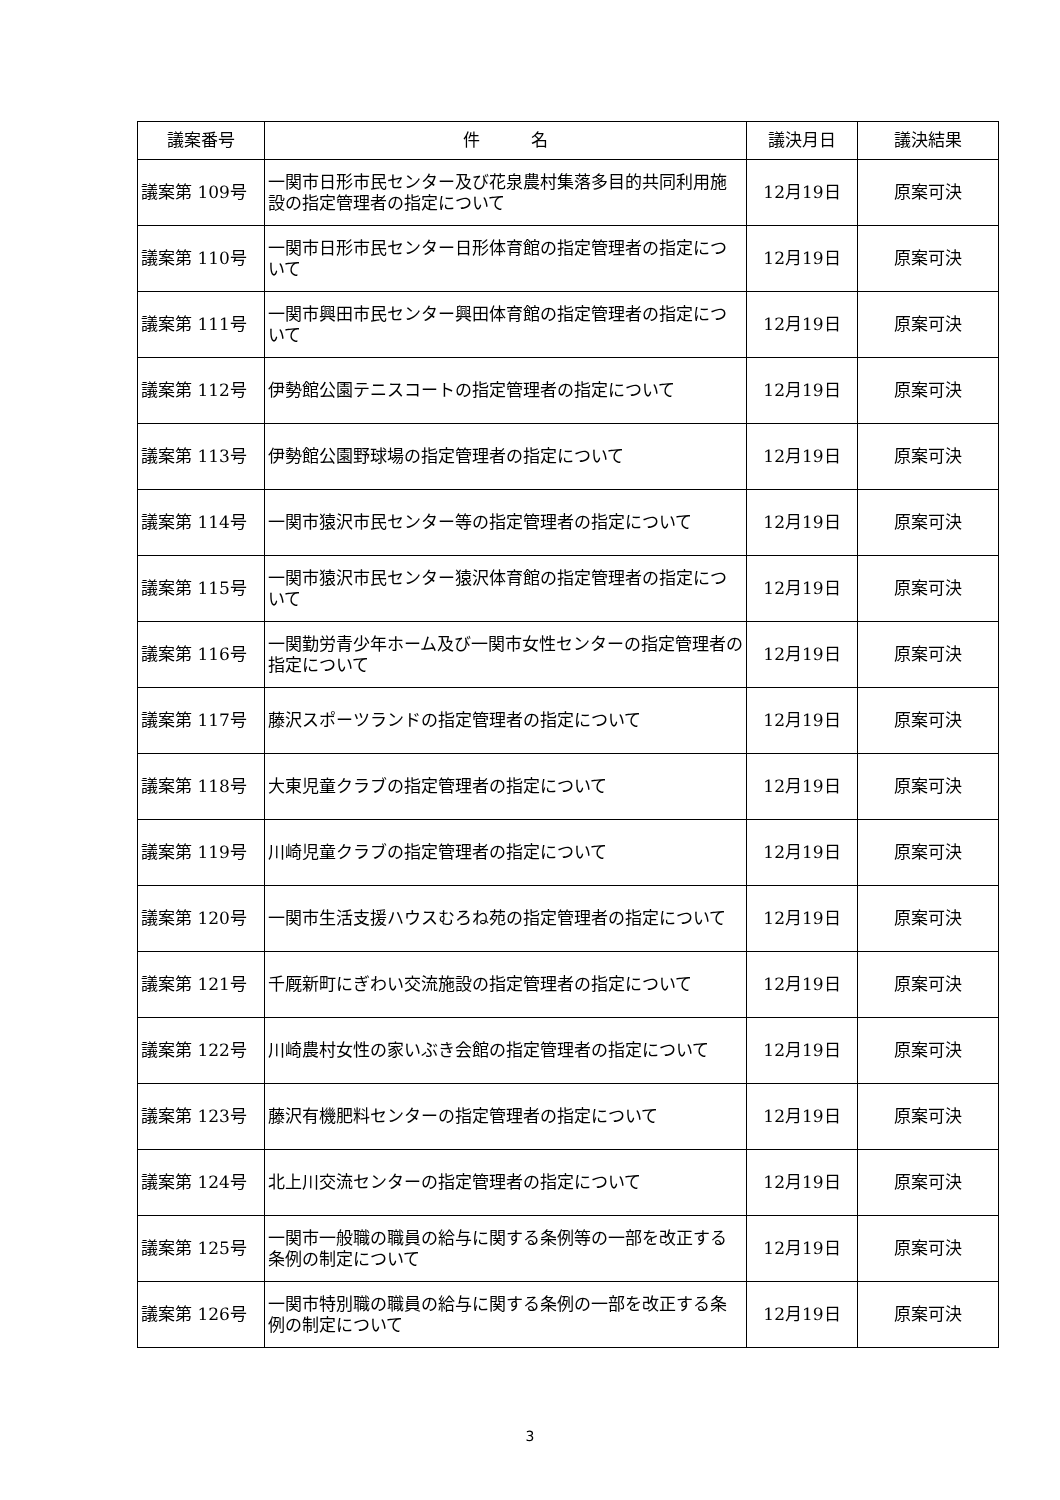| 議案番号 | 件 名 | 議決月日 | 議決結果 |
| --- | --- | --- | --- |
| 議案第 109号 | 一関市日形市民センター及び花泉農村集落多目的共同利用施設の指定管理者の指定について | 12月19日 | 原案可決 |
| 議案第 110号 | 一関市日形市民センター日形体育館の指定管理者の指定について | 12月19日 | 原案可決 |
| 議案第 111号 | 一関市興田市民センター興田体育館の指定管理者の指定について | 12月19日 | 原案可決 |
| 議案第 112号 | 伊勢館公園テニスコートの指定管理者の指定について | 12月19日 | 原案可決 |
| 議案第 113号 | 伊勢館公園野球場の指定管理者の指定について | 12月19日 | 原案可決 |
| 議案第 114号 | 一関市猿沢市民センター等の指定管理者の指定について | 12月19日 | 原案可決 |
| 議案第 115号 | 一関市猿沢市民センター猿沢体育館の指定管理者の指定について | 12月19日 | 原案可決 |
| 議案第 116号 | 一関勤労青少年ホーム及び一関市女性センターの指定管理者の指定について | 12月19日 | 原案可決 |
| 議案第 117号 | 藤沢スポーツランドの指定管理者の指定について | 12月19日 | 原案可決 |
| 議案第 118号 | 大東児童クラブの指定管理者の指定について | 12月19日 | 原案可決 |
| 議案第 119号 | 川崎児童クラブの指定管理者の指定について | 12月19日 | 原案可決 |
| 議案第 120号 | 一関市生活支援ハウスむろね苑の指定管理者の指定について | 12月19日 | 原案可決 |
| 議案第 121号 | 千厩新町にぎわい交流施設の指定管理者の指定について | 12月19日 | 原案可決 |
| 議案第 122号 | 川崎農村女性の家いぶき会館の指定管理者の指定について | 12月19日 | 原案可決 |
| 議案第 123号 | 藤沢有機肥料センターの指定管理者の指定について | 12月19日 | 原案可決 |
| 議案第 124号 | 北上川交流センターの指定管理者の指定について | 12月19日 | 原案可決 |
| 議案第 125号 | 一関市一般職の職員の給与に関する条例等の一部を改正する条例の制定について | 12月19日 | 原案可決 |
| 議案第 126号 | 一関市特別職の職員の給与に関する条例の一部を改正する条例の制定について | 12月19日 | 原案可決 |
3